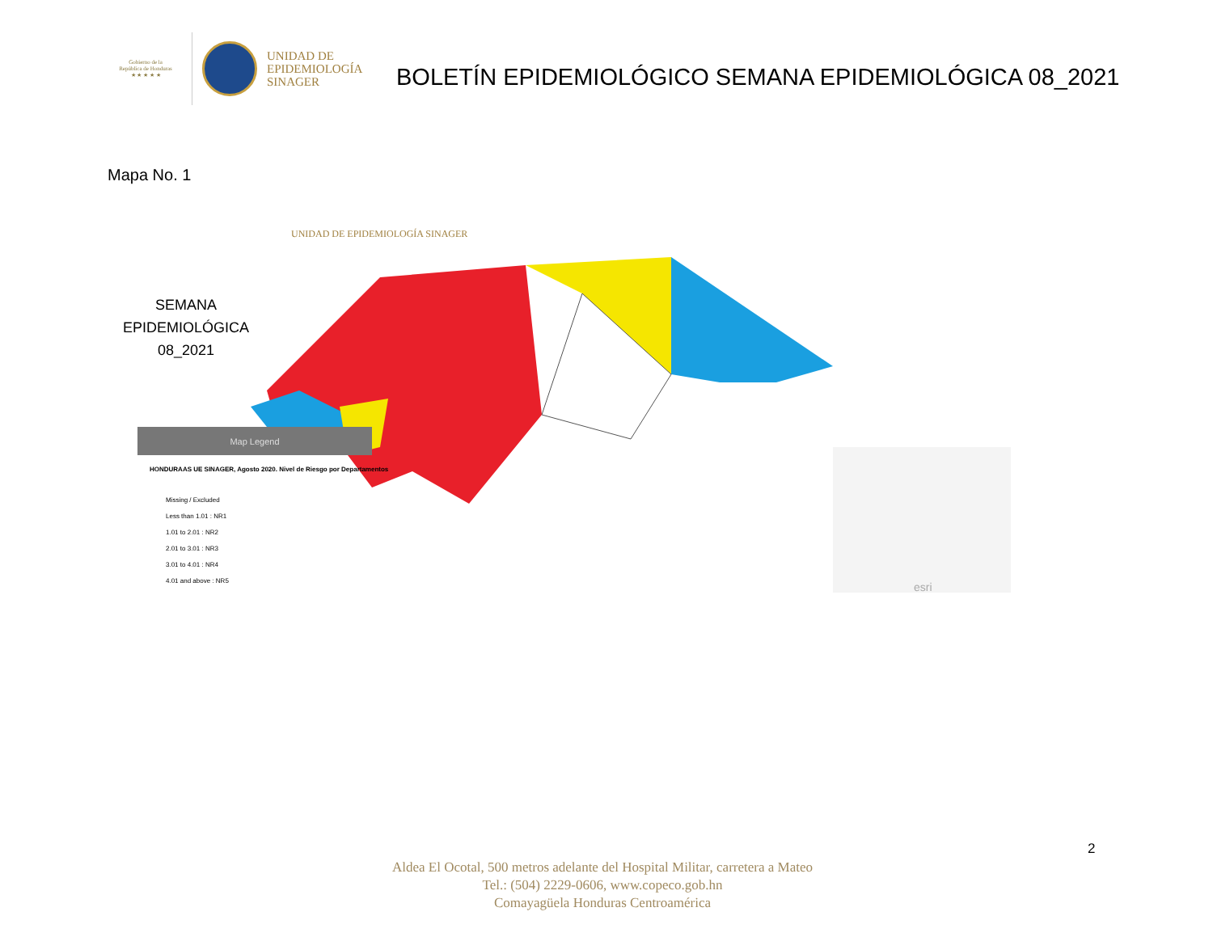Gobierno de la
República de Honduras
★ ★ ★ ★ ★
UNIDAD DE
EPIDEMIOLOGÍA
SINAGER
BOLETÍN EPIDEMIOLÓGICO SEMANA EPIDEMIOLÓGICA 08_2021
Mapa No. 1
UNIDAD DE EPIDEMIOLOGÍA SINAGER
SEMANA
EPIDEMIOLÓGICA
08_2021
Map Legend
HONDURAAS UE SINAGER, Agosto 2020. Nivel de Riesgo por Departamentos
Missing / Excluded
Less than 1.01 : NR1
1.01 to 2.01 : NR2
2.01 to 3.01 : NR3
3.01 to 4.01 : NR4
4.01 and above : NR5
esri
2
Aldea El Ocotal, 500 metros adelante del Hospital Militar, carretera a Mateo
Tel.: (504) 2229-0606, www.copeco.gob.hn
Comayagüela Honduras Centroamérica